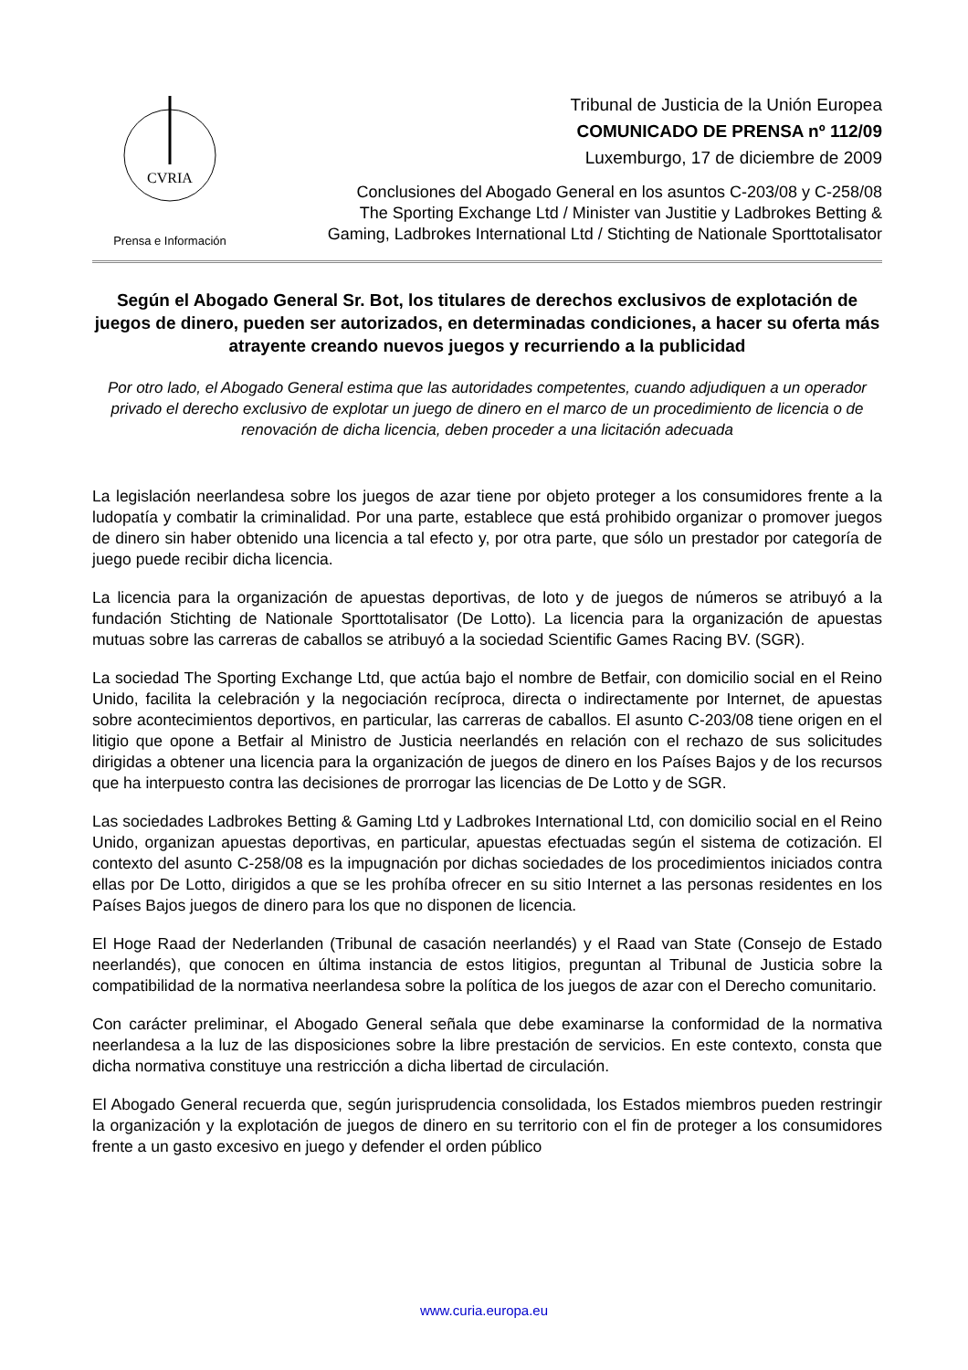CVRIA
Prensa e Información
Tribunal de Justicia de la Unión Europea
COMUNICADO DE PRENSA nº 112/09
Luxemburgo, 17 de diciembre de 2009
Conclusiones del Abogado General en los asuntos C-203/08 y C-258/08
The Sporting Exchange Ltd / Minister van Justitie y Ladbrokes Betting &
Gaming, Ladbrokes International Ltd / Stichting de Nationale Sporttotalisator
Según el Abogado General Sr. Bot, los titulares de derechos exclusivos de explotación de juegos de dinero, pueden ser autorizados, en determinadas condiciones, a hacer su oferta más atrayente creando nuevos juegos y recurriendo a la publicidad
Por otro lado, el Abogado General estima que las autoridades competentes, cuando adjudiquen a un operador privado el derecho exclusivo de explotar un juego de dinero en el marco de un procedimiento de licencia o de renovación de dicha licencia, deben proceder a una licitación adecuada
La legislación neerlandesa sobre los juegos de azar tiene por objeto proteger a los consumidores frente a la ludopatía y combatir la criminalidad. Por una parte, establece que está prohibido organizar o promover juegos de dinero sin haber obtenido una licencia a tal efecto y, por otra parte, que sólo un prestador por categoría de juego puede recibir dicha licencia.
La licencia para la organización de apuestas deportivas, de loto y de juegos de números se atribuyó a la fundación Stichting de Nationale Sporttotalisator (De Lotto). La licencia para la organización de apuestas mutuas sobre las carreras de caballos se atribuyó a la sociedad Scientific Games Racing BV. (SGR).
La sociedad The Sporting Exchange Ltd, que actúa bajo el nombre de Betfair, con domicilio social en el Reino Unido, facilita la celebración y la negociación recíproca, directa o indirectamente por Internet, de apuestas sobre acontecimientos deportivos, en particular, las carreras de caballos. El asunto C-203/08 tiene origen en el litigio que opone a Betfair al Ministro de Justicia neerlandés en relación con el rechazo de sus solicitudes dirigidas a obtener una licencia para la organización de juegos de dinero en los Países Bajos y de los recursos que ha interpuesto contra las decisiones de prorrogar las licencias de De Lotto y de SGR.
Las sociedades Ladbrokes Betting & Gaming Ltd y Ladbrokes International Ltd, con domicilio social en el Reino Unido, organizan apuestas deportivas, en particular, apuestas efectuadas según el sistema de cotización. El contexto del asunto C-258/08 es la impugnación por dichas sociedades de los procedimientos iniciados contra ellas por De Lotto, dirigidos a que se les prohíba ofrecer en su sitio Internet a las personas residentes en los Países Bajos juegos de dinero para los que no disponen de licencia.
El Hoge Raad der Nederlanden (Tribunal de casación neerlandés) y el Raad van State (Consejo de Estado neerlandés), que conocen en última instancia de estos litigios, preguntan al Tribunal de Justicia sobre la compatibilidad de la normativa neerlandesa sobre la política de los juegos de azar con el Derecho comunitario.
Con carácter preliminar, el Abogado General señala que debe examinarse la conformidad de la normativa neerlandesa a la luz de las disposiciones sobre la libre prestación de servicios. En este contexto, consta que dicha normativa constituye una restricción a dicha libertad de circulación.
El Abogado General recuerda que, según jurisprudencia consolidada, los Estados miembros pueden restringir la organización y la explotación de juegos de dinero en su territorio con el fin de proteger a los consumidores frente a un gasto excesivo en juego y defender el orden público
www.curia.europa.eu